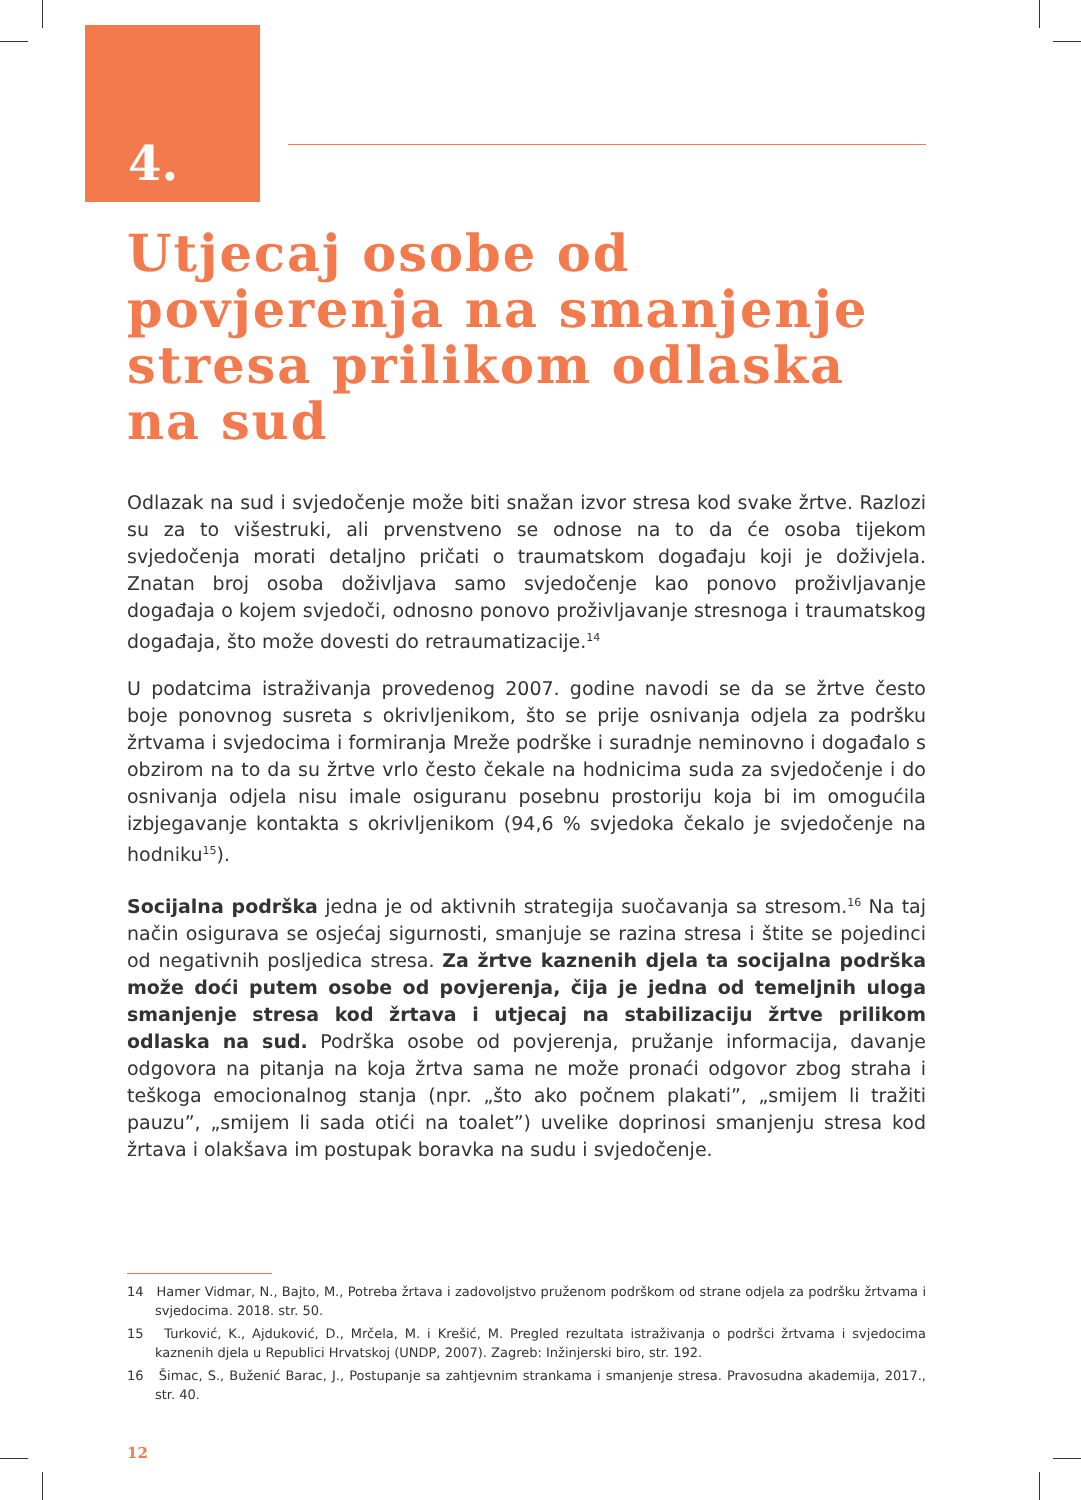4.
Utjecaj osobe od povjerenja na smanjenje stresa prilikom odlaska na sud
Odlazak na sud i svjedočenje može biti snažan izvor stresa kod svake žrtve. Razlozi su za to višestruki, ali prvenstveno se odnose na to da će osoba tijekom svjedočenja morati detaljno pričati o traumatskom događaju koji je doživjela. Znatan broj osoba doživljava samo svjedočenje kao ponovo proživljavanje događaja o kojem svjedoči, odnosno ponovo proživljavanje stresnoga i traumatskog događaja, što može dovesti do retraumatizacije.<sup>14</sup>
U podatcima istraživanja provedenog 2007. godine navodi se da se žrtve često boje ponovnog susreta s okrivljenikom, što se prije osnivanja odjela za podršku žrtvama i svjedocima i formiranja Mreže podrške i suradnje neminovno i događalo s obzirom na to da su žrtve vrlo često čekale na hodnicima suda za svjedočenje i do osnivanja odjela nisu imale osiguranu posebnu prostoriju koja bi im omogućila izbjegavanje kontakta s okrivljenikom (94,6 % svjedoka čekalo je svjedočenje na hodniku<sup>15</sup>).
Socijalna podrška jedna je od aktivnih strategija suočavanja sa stresom.<sup>16</sup> Na taj način osigurava se osjećaj sigurnosti, smanjuje se razina stresa i štite se pojedinci od negativnih posljedica stresa. Za žrtve kaznenih djela ta socijalna podrška može doći putem osobe od povjerenja, čija je jedna od temeljnih uloga smanjenje stresa kod žrtava i utjecaj na stabilizaciju žrtve prilikom odlaska na sud. Podrška osobe od povjerenja, pružanje informacija, davanje odgovora na pitanja na koja žrtva sama ne može pronaći odgovor zbog straha i teškoga emocionalnog stanja (npr. „što ako počnem plakati”, „smijem li tražiti pauzu”, „smijem li sada otići na toalet”) uvelike doprinosi smanjenju stresa kod žrtava i olakšava im postupak boravka na sudu i svjedočenje.
14 Hamer Vidmar, N., Bajto, M., Potreba žrtava i zadovoljstvo pruženom podrškom od strane odjela za podršku žrtvama i svjedocima. 2018. str. 50.
15 Turković, K., Ajduković, D., Mrčela, M. i Krešić, M. Pregled rezultata istraživanja o podršci žrtvama i svjedocima kaznenih djela u Republici Hrvatskoj (UNDP, 2007). Zagreb: Inžinjerski biro, str. 192.
16 Šimac, S., Buženić Barac, J., Postupanje sa zahtjevnim strankama i smanjenje stresa. Pravosudna akademija, 2017., str. 40.
12